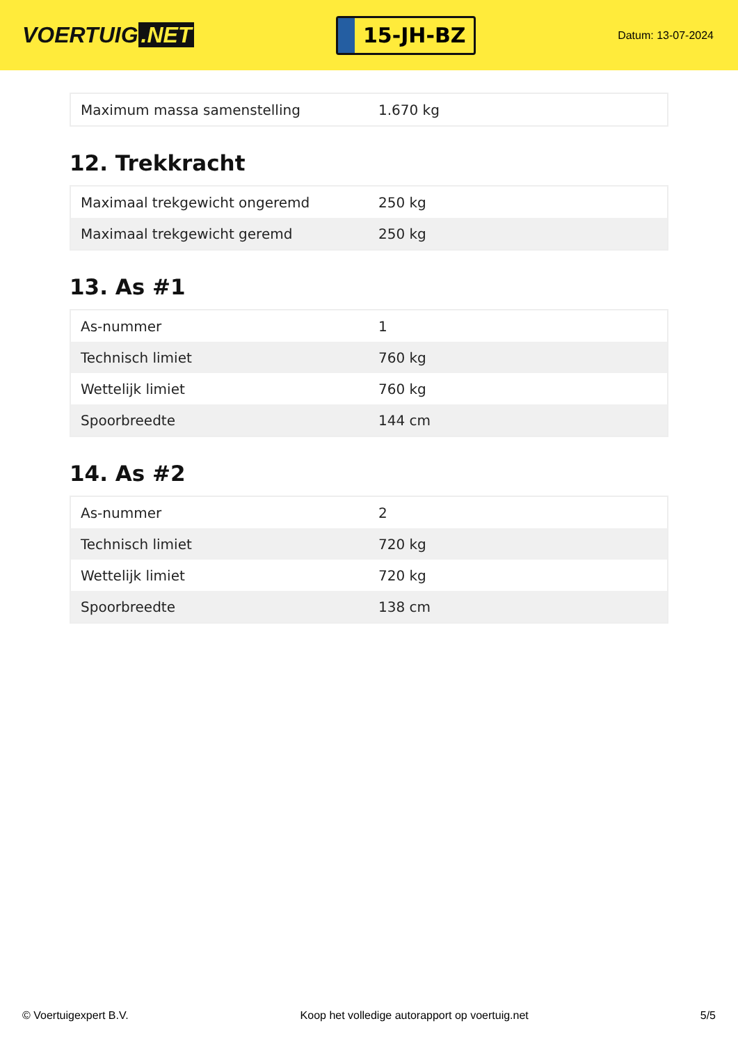VOERTUIG.NET
15-JH-BZ
Datum: 13-07-2024
| Maximum massa samenstelling | 1.670 kg |
12. Trekkracht
| Maximaal trekgewicht ongeremd | 250 kg |
| Maximaal trekgewicht geremd | 250 kg |
13. As #1
| As-nummer | 1 |
| Technisch limiet | 760 kg |
| Wettelijk limiet | 760 kg |
| Spoorbreedte | 144 cm |
14. As #2
| As-nummer | 2 |
| Technisch limiet | 720 kg |
| Wettelijk limiet | 720 kg |
| Spoorbreedte | 138 cm |
© Voertuigexpert B.V. Koop het volledige autorapport op voertuig.net 5/5